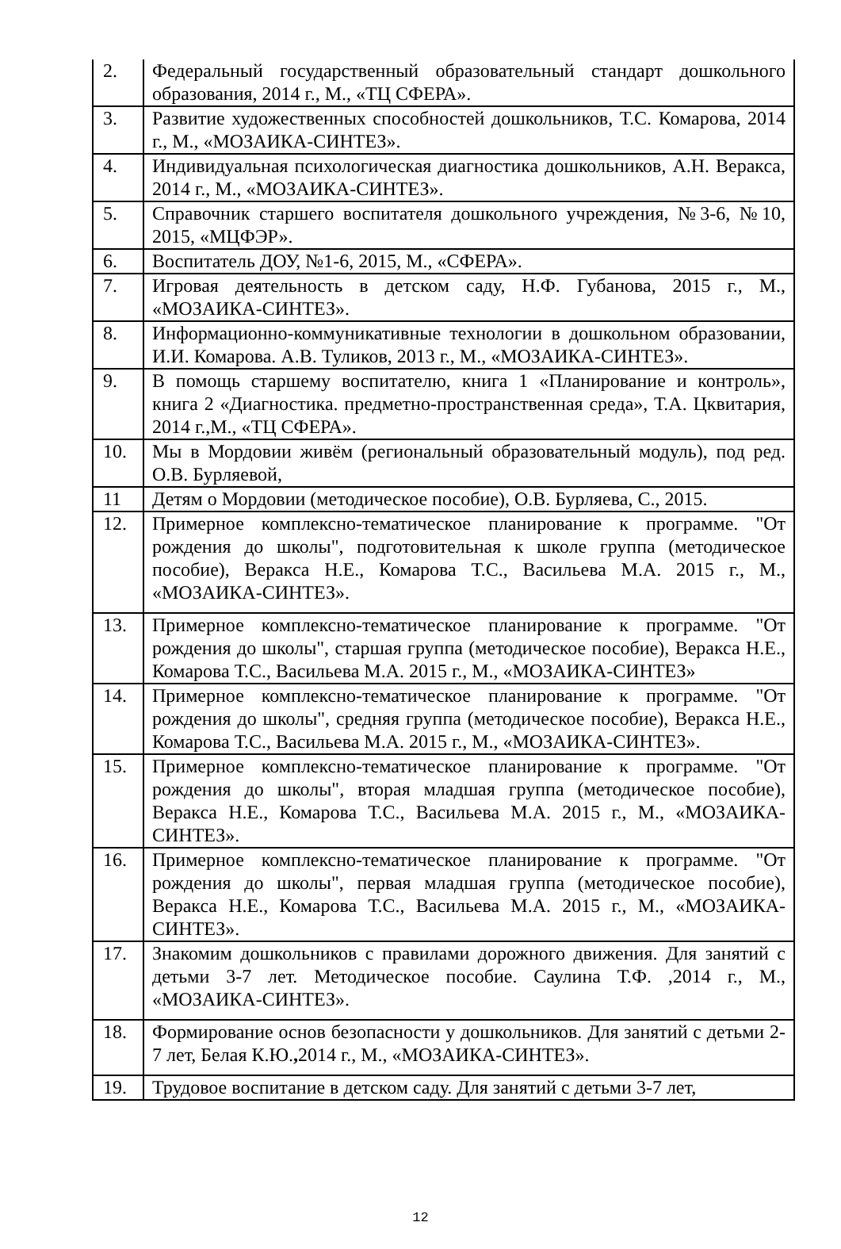| 2. | Федеральный государственный образовательный стандарт дошкольного образования, 2014 г., М., «ТЦ СФЕРА». |
| 3. | Развитие художественных способностей дошкольников, Т.С. Комарова, 2014 г., М., «МОЗАИКА-СИНТЕЗ». |
| 4. | Индивидуальная психологическая диагностика дошкольников, А.Н. Веракса, 2014 г., М., «МОЗАИКА-СИНТЕЗ». |
| 5. | Справочник старшего воспитателя дошкольного учреждения, №3-6, №10, 2015, «МЦФЭР». |
| 6. | Воспитатель ДОУ, №1-6, 2015, М., «СФЕРА». |
| 7. | Игровая деятельность в детском саду, Н.Ф. Губанова, 2015 г., М., «МОЗАИКА-СИНТЕЗ». |
| 8. | Информационно-коммуникативные технологии в дошкольном образовании, И.И. Комарова. А.В. Туликов, 2013 г., М., «МОЗАИКА-СИНТЕЗ». |
| 9. | В помощь старшему воспитателю, книга 1 «Планирование и контроль», книга 2 «Диагностика. предметно-пространственная среда», Т.А. Цквитария, 2014 г.,М., «ТЦ СФЕРА». |
| 10. | Мы в Мордовии живём (региональный образовательный модуль), под ред. О.В. Бурляевой, |
| 11 | Детям о Мордовии (методическое пособие), О.В. Бурляева, С., 2015. |
| 12. | Примерное комплексно-тематическое планирование к программе. "От рождения до школы", подготовительная к школе группа (методическое пособие), Веракса Н.Е., Комарова Т.С., Васильева М.А. 2015 г., М., «МОЗАИКА-СИНТЕЗ». |
| 13. | Примерное комплексно-тематическое планирование к программе. "От рождения до школы", старшая группа (методическое пособие), Веракса Н.Е., Комарова Т.С., Васильева М.А. 2015 г., М., «МОЗАИКА-СИНТЕЗ» |
| 14. | Примерное комплексно-тематическое планирование к программе. "От рождения до школы", средняя группа (методическое пособие), Веракса Н.Е., Комарова Т.С., Васильева М.А. 2015 г., М., «МОЗАИКА-СИНТЕЗ». |
| 15. | Примерное комплексно-тематическое планирование к программе. "От рождения до школы", вторая младшая группа (методическое пособие), Веракса Н.Е., Комарова Т.С., Васильева М.А. 2015 г., М., «МОЗАИКА-СИНТЕЗ». |
| 16. | Примерное комплексно-тематическое планирование к программе. "От рождения до школы", первая младшая группа (методическое пособие), Веракса Н.Е., Комарова Т.С., Васильева М.А. 2015 г., М., «МОЗАИКА-СИНТЕЗ». |
| 17. | Знакомим дошкольников с правилами дорожного движения. Для занятий с детьми 3-7 лет. Методическое пособие. Саулина Т.Ф. ,2014 г., М., «МОЗАИКА-СИНТЕЗ». |
| 18. | Формирование основ безопасности у дошкольников. Для занятий с детьми 2-7 лет, Белая К.Ю. , 2014 г., М., «МОЗАИКА-СИНТЕЗ». |
| 19. | Трудовое воспитание в детском саду. Для занятий с детьми 3-7 лет, |
12